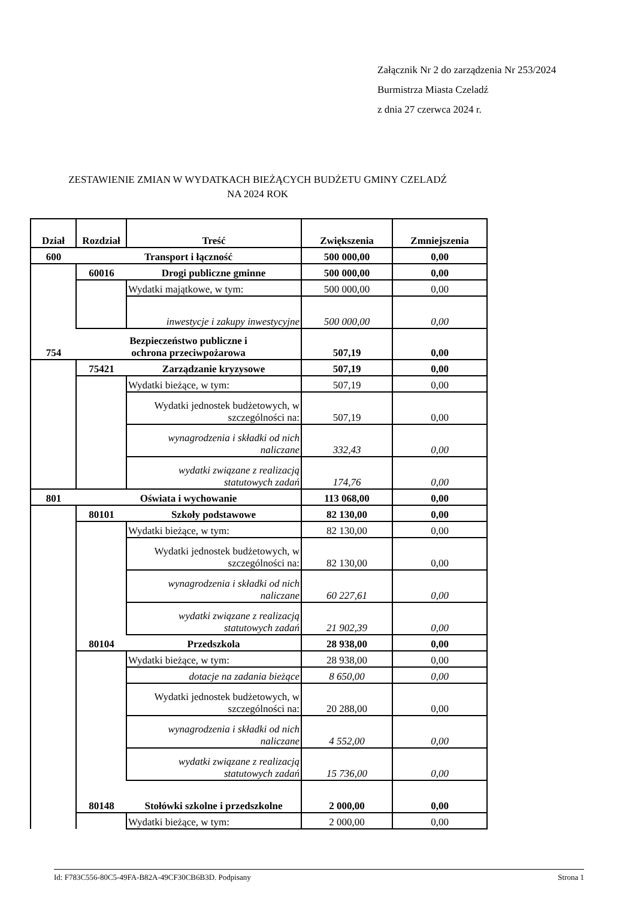Załącznik Nr 2 do zarządzenia Nr 253/2024
Burmistrza Miasta Czeladź
z dnia 27 czerwca 2024 r.
ZESTAWIENIE ZMIAN W WYDATKACH BIEŻĄCYCH BUDŻETU GMINY CZELADŹ
NA 2024 ROK
| Dział | Rozdział | Treść | Zwiększenia | Zmniejszenia |
| --- | --- | --- | --- | --- |
| 600 | Transport i łączność | | 500 000,00 | 0,00 |
| | 60016 | Drogi publiczne gminne | 500 000,00 | 0,00 |
| | | Wydatki majątkowe, w tym: | 500 000,00 | 0,00 |
| | | inwestycje i zakupy inwestycyjne | 500 000,00 | 0,00 |
| 754 | Bezpieczeństwo publiczne i ochrona przeciwpożarowa | | 507,19 | 0,00 |
| | 75421 | Zarządzanie kryzysowe | 507,19 | 0,00 |
| | | Wydatki bieżące, w tym: | 507,19 | 0,00 |
| | | Wydatki jednostek budżetowych, w szczególności na: | 507,19 | 0,00 |
| | | wynagrodzenia i składki od nich naliczane | 332,43 | 0,00 |
| | | wydatki związane z realizacją statutowych zadań | 174,76 | 0,00 |
| 801 | Oświata i wychowanie | | 113 068,00 | 0,00 |
| | 80101 | Szkoły podstawowe | 82 130,00 | 0,00 |
| | | Wydatki bieżące, w tym: | 82 130,00 | 0,00 |
| | | Wydatki jednostek budżetowych, w szczególności na: | 82 130,00 | 0,00 |
| | | wynagrodzenia i składki od nich naliczane | 60 227,61 | 0,00 |
| | | wydatki związane z realizacją statutowych zadań | 21 902,39 | 0,00 |
| | 80104 | Przedszkola | 28 938,00 | 0,00 |
| | | Wydatki bieżące, w tym: | 28 938,00 | 0,00 |
| | | dotacje na zadania bieżące | 8 650,00 | 0,00 |
| | | Wydatki jednostek budżetowych, w szczególności na: | 20 288,00 | 0,00 |
| | | wynagrodzenia i składki od nich naliczane | 4 552,00 | 0,00 |
| | | wydatki związane z realizacją statutowych zadań | 15 736,00 | 0,00 |
| | 80148 | Stołówki szkolne i przedszkolne | 2 000,00 | 0,00 |
| | | Wydatki bieżące, w tym: | 2 000,00 | 0,00 |
Id: F783C556-80C5-49FA-B82A-49CF30CB6B3D. Podpisany Strona 1